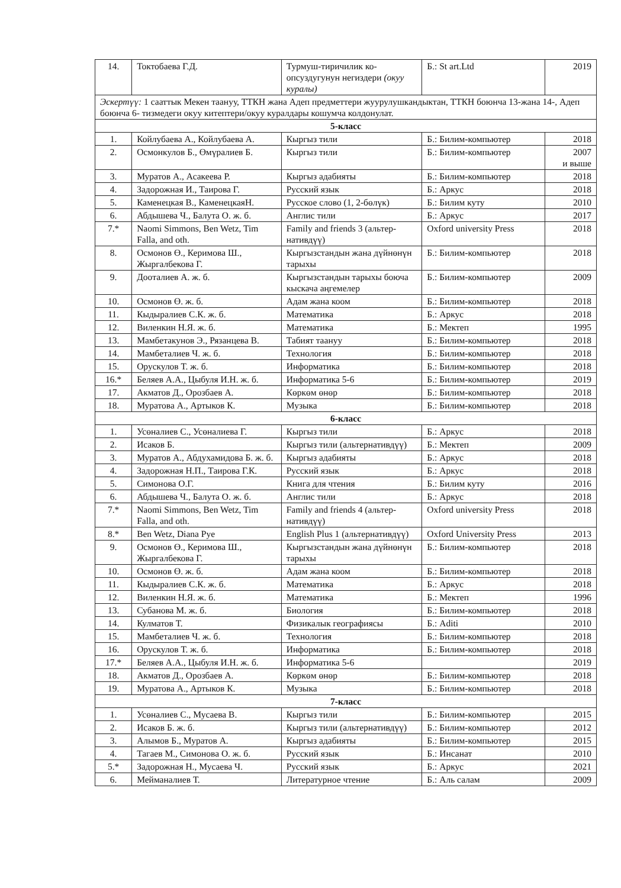| 14. | Токтобаева Г.Д. | Турмуш-тиричилик ко-опсуздугунун негиздери (окуу куралы) | Б.: St art.Ltd | 2019 |
| Эскертүү: 1 сааттык Мекен таануу, ТТКН жана Адеп предметтери жуурулушкандыктан, ТТКН боюнча 13-жана 14-, Адеп боюнча 6- тизмедеги окуу китептери/окуу куралдары кошумча колдонулат. | | | | |
| 5-класс | | | | |
| 1. | Койлубаева А., Койлубаева А. | Кыргыз тили | Б.: Билим-компьютер | 2018 |
| 2. | Осмонкулов Б., Өмүралиев Б. | Кыргыз тили | Б.: Билим-компьютер | 2007 и выше |
| 3. | Муратов А., Асакеева Р. | Кыргыз адабияты | Б.: Билим-компьютер | 2018 |
| 4. | Задорожная И., Таирова Г. | Русский язык | Б.: Аркус | 2018 |
| 5. | Каменецкая В., КаменецкаяН. | Русское слово (1, 2-бөлүк) | Б.: Билим куту | 2010 |
| 6. | Абдышева Ч., Балута О. ж. б. | Англис тили | Б.: Аркус | 2017 |
| 7.* | Naomi Simmons, Ben Wetz, Tim Falla, and oth. | Family and friends 3 (альтер-нативдүү) | Oxford university Press | 2018 |
| 8. | Осмонов Ө., Керимова Ш., Жыргалбекова Г. | Кыргызстандын жана дүйнөнүн тарыхы | Б.: Билим-компьютер | 2018 |
| 9. | Доoталиев А. ж. б. | Кыргызстандын тарыхы боюча кыскача аңгемелер | Б.: Билим-компьютер | 2009 |
| 10. | Осмонов Ө. ж. б. | Адам жана коом | Б.: Билим-компьютер | 2018 |
| 11. | Кыдыралиев С.К. ж. б. | Математика | Б.: Аркус | 2018 |
| 12. | Виленкин Н.Я. ж. б. | Математика | Б.: Мектеп | 1995 |
| 13. | Мамбетакунов Э., Рязанцева В. | Табият таануу | Б.: Билим-компьютер | 2018 |
| 14. | Мамбеталиев Ч. ж. б. | Технология | Б.: Билим-компьютер | 2018 |
| 15. | Орускулов Т. ж. б. | Информатика | Б.: Билим-компьютер | 2018 |
| 16.* | Беляев А.А., Цыбуля И.Н. ж. б. | Информатика 5-6 | Б.: Билим-компьютер | 2019 |
| 17. | Акматов Д., Орозбаев А. | Көркөм өнөр | Б.: Билим-компьютер | 2018 |
| 18. | Муратова А., Артыков К. | Музыка | Б.: Билим-компьютер | 2018 |
| 6-класс | | | | |
| 1. | Усөналиев С., Усөналиева Г. | Кыргыз тили | Б.: Аркус | 2018 |
| 2. | Исаков Б. | Кыргыз тили (альтернативдүү) | Б.: Мектеп | 2009 |
| 3. | Муратов А., Абдухамидова Б. ж. б. | Кыргыз адабияты | Б.: Аркус | 2018 |
| 4. | Задорожная Н.П., Таирова Г.К. | Русский язык | Б.: Аркус | 2018 |
| 5. | Симонова О.Г. | Книга для чтения | Б.: Билим куту | 2016 |
| 6. | Абдышева Ч., Балута О. ж. б. | Англис тили | Б.: Аркус | 2018 |
| 7.* | Naomi Simmons, Ben Wetz, Tim Falla, and oth. | Family and friends 4 (альтер-нативдүү) | Oxford university Press | 2018 |
| 8.* | Ben Wetz, Diana Pye | English Plus 1 (альтернативдүү) | Oxford University Press | 2013 |
| 9. | Осмонов Ө., Керимова Ш., Жыргалбекова Г. | Кыргызстандын жана дүйнөнүн тарыхы | Б.: Билим-компьютер | 2018 |
| 10. | Осмонов Ө. ж. б. | Адам жана коом | Б.: Билим-компьютер | 2018 |
| 11. | Кыдыралиев С.К. ж. б. | Математика | Б.: Аркус | 2018 |
| 12. | Виленкин Н.Я. ж. б. | Математика | Б.: Мектеп | 1996 |
| 13. | Субанова М. ж. б. | Биология | Б.: Билим-компьютер | 2018 |
| 14. | Кулматов Т. | Физикалык географиясы | Б.: Aditi | 2010 |
| 15. | Мамбеталиев Ч. ж. б. | Технология | Б.: Билим-компьютер | 2018 |
| 16. | Орускулов Т. ж. б. | Информатика | Б.: Билим-компьютер | 2018 |
| 17.* | Беляев А.А., Цыбуля И.Н. ж. б. | Информатика 5-6 | | 2019 |
| 18. | Акматов Д., Орозбаев А. | Көркөм өнөр | Б.: Билим-компьютер | 2018 |
| 19. | Муратова А., Артыков К. | Музыка | Б.: Билим-компьютер | 2018 |
| 7-класс | | | | |
| 1. | Усөналиев С., Мусаева В. | Кыргыз тили | Б.: Билим-компьютер | 2015 |
| 2. | Исаков Б. ж. б. | Кыргыз тили (альтернативдүү) | Б.: Билим-компьютер | 2012 |
| 3. | Алымов Б., Муратов А. | Кыргыз адабияты | Б.: Билим-компьютер | 2015 |
| 4. | Тагаев М., Симонова О. ж. б. | Русский язык | Б.: Инсанат | 2010 |
| 5.* | Задорожная Н., Мусаева Ч. | Русский язык | Б.: Аркус | 2021 |
| 6. | Мейманалиев Т. | Литературное чтение | Б.: Аль салам | 2009 |